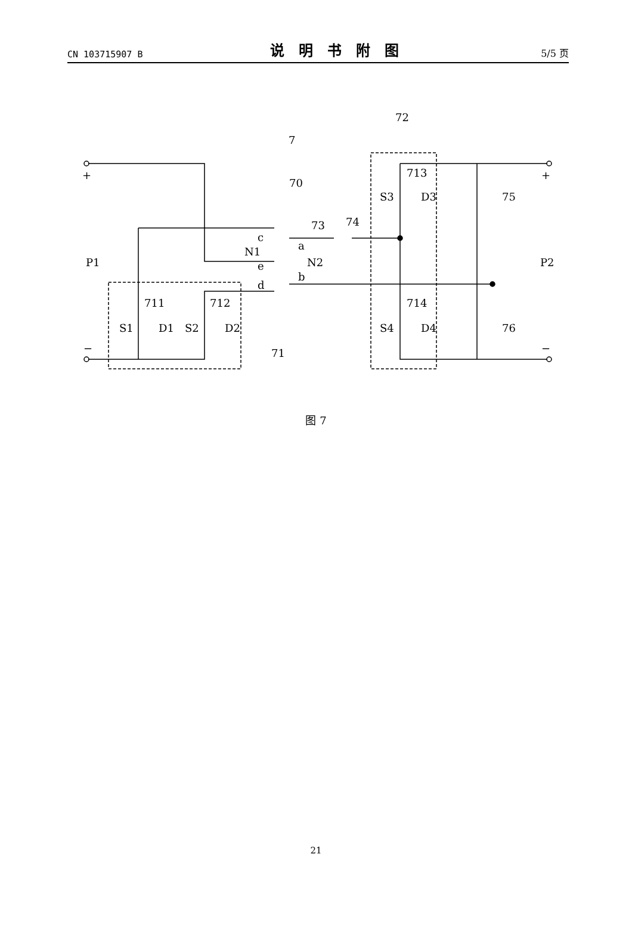CN 103715907 B 说明书附图 5/5 页
+
+
−
−
P1
P2
7
72
70
73
74
c
a
N1
N2
e
b
d
711
712
713
714
S1
D1
S2
D2
S3
D3
S4
D4
75
76
71
图 7
21